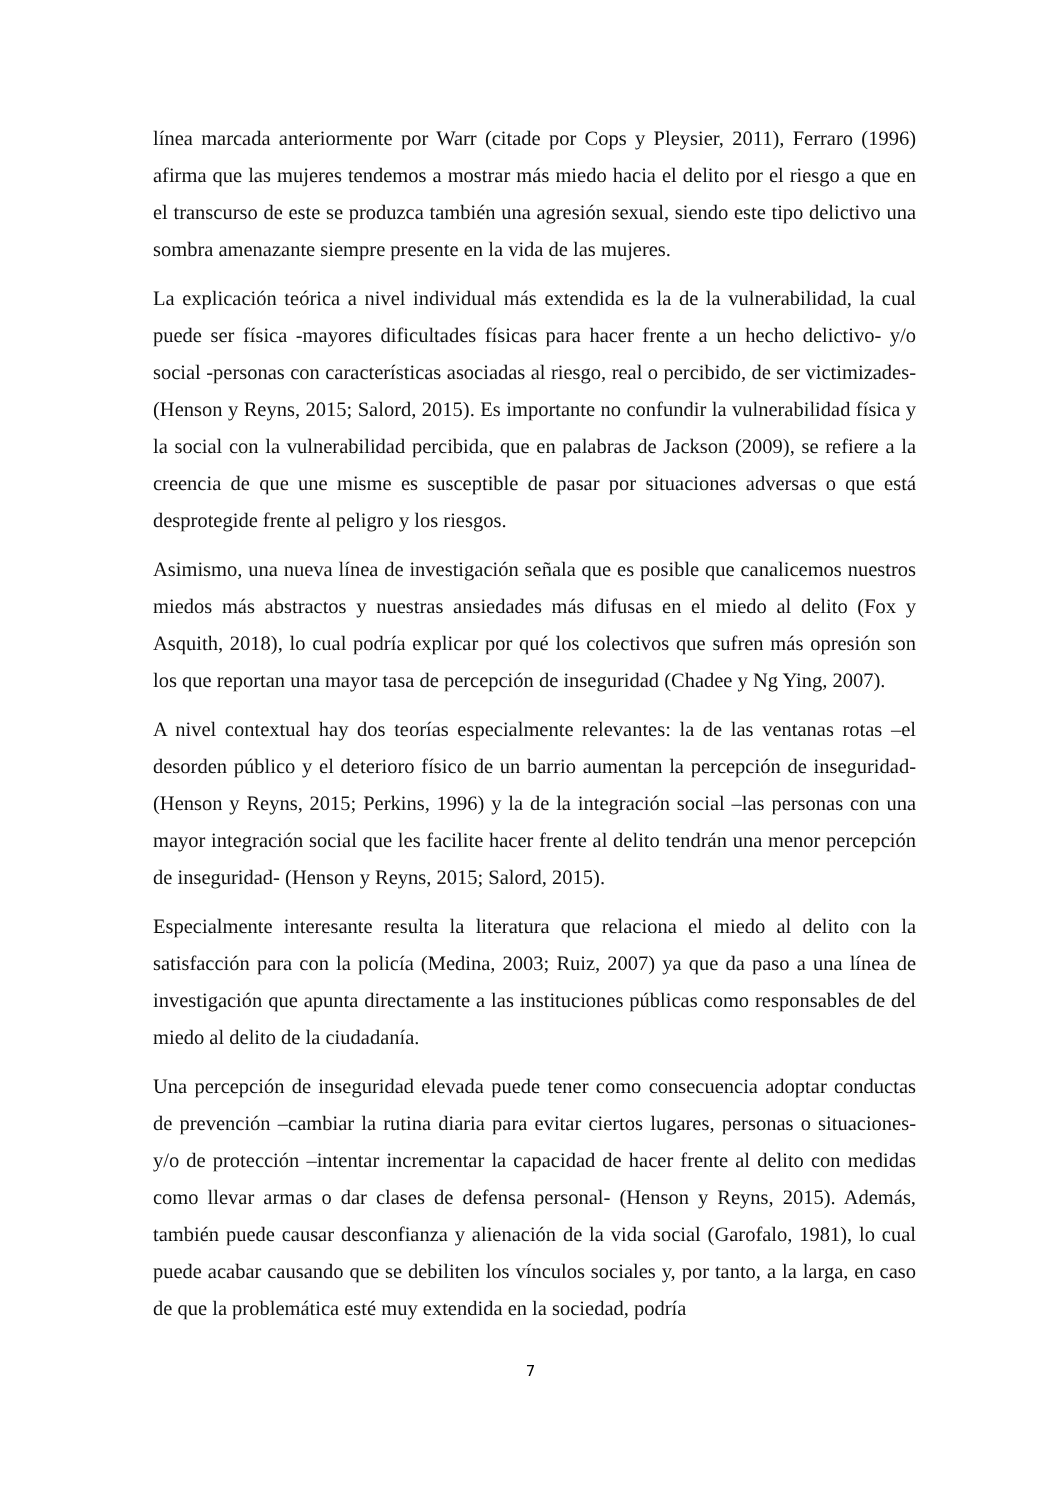línea marcada anteriormente por Warr (citade por Cops y Pleysier, 2011), Ferraro (1996) afirma que las mujeres tendemos a mostrar más miedo hacia el delito por el riesgo a que en el transcurso de este se produzca también una agresión sexual, siendo este tipo delictivo una sombra amenazante siempre presente en la vida de las mujeres.
La explicación teórica a nivel individual más extendida es la de la vulnerabilidad, la cual puede ser física -mayores dificultades físicas para hacer frente a un hecho delictivo- y/o social -personas con características asociadas al riesgo, real o percibido, de ser victimizades- (Henson y Reyns, 2015; Salord, 2015). Es importante no confundir la vulnerabilidad física y la social con la vulnerabilidad percibida, que en palabras de Jackson (2009), se refiere a la creencia de que une misme es susceptible de pasar por situaciones adversas o que está desprotegide frente al peligro y los riesgos.
Asimismo, una nueva línea de investigación señala que es posible que canalicemos nuestros miedos más abstractos y nuestras ansiedades más difusas en el miedo al delito (Fox y Asquith, 2018), lo cual podría explicar por qué los colectivos que sufren más opresión son los que reportan una mayor tasa de percepción de inseguridad (Chadee y Ng Ying, 2007).
A nivel contextual hay dos teorías especialmente relevantes: la de las ventanas rotas –el desorden público y el deterioro físico de un barrio aumentan la percepción de inseguridad- (Henson y Reyns, 2015; Perkins, 1996) y la de la integración social –las personas con una mayor integración social que les facilite hacer frente al delito tendrán una menor percepción de inseguridad- (Henson y Reyns, 2015; Salord, 2015).
Especialmente interesante resulta la literatura que relaciona el miedo al delito con la satisfacción para con la policía (Medina, 2003; Ruiz, 2007) ya que da paso a una línea de investigación que apunta directamente a las instituciones públicas como responsables de del miedo al delito de la ciudadanía.
Una percepción de inseguridad elevada puede tener como consecuencia adoptar conductas de prevención –cambiar la rutina diaria para evitar ciertos lugares, personas o situaciones- y/o de protección –intentar incrementar la capacidad de hacer frente al delito con medidas como llevar armas o dar clases de defensa personal- (Henson y Reyns, 2015). Además, también puede causar desconfianza y alienación de la vida social (Garofalo, 1981), lo cual puede acabar causando que se debiliten los vínculos sociales y, por tanto, a la larga, en caso de que la problemática esté muy extendida en la sociedad, podría
7